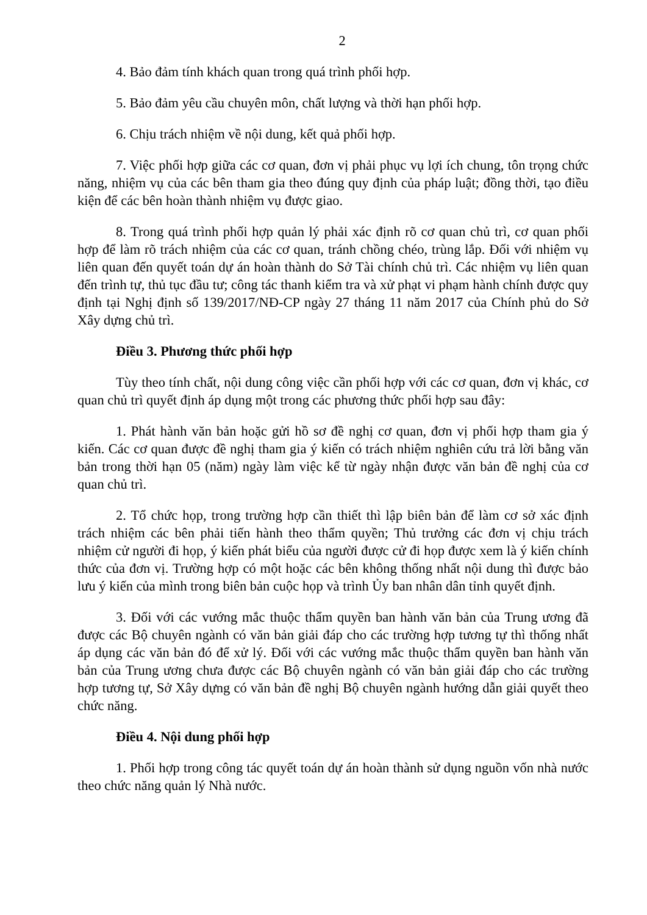2
4. Bảo đảm tính khách quan trong quá trình phối hợp.
5. Bảo đảm yêu cầu chuyên môn, chất lượng và thời hạn phối hợp.
6. Chịu trách nhiệm về nội dung, kết quả phối hợp.
7. Việc phối hợp giữa các cơ quan, đơn vị phải phục vụ lợi ích chung, tôn trọng chức năng, nhiệm vụ của các bên tham gia theo đúng quy định của pháp luật; đồng thời, tạo điều kiện để các bên hoàn thành nhiệm vụ được giao.
8. Trong quá trình phối hợp quản lý phải xác định rõ cơ quan chủ trì, cơ quan phối hợp để làm rõ trách nhiệm của các cơ quan, tránh chồng chéo, trùng lắp. Đối với nhiệm vụ liên quan đến quyết toán dự án hoàn thành do Sở Tài chính chủ trì. Các nhiệm vụ liên quan đến trình tự, thủ tục đầu tư; công tác thanh kiểm tra và xử phạt vi phạm hành chính được quy định tại Nghị định số 139/2017/NĐ-CP ngày 27 tháng 11 năm 2017 của Chính phủ do Sở Xây dựng chủ trì.
Điều 3. Phương thức phối hợp
Tùy theo tính chất, nội dung công việc cần phối hợp với các cơ quan, đơn vị khác, cơ quan chủ trì quyết định áp dụng một trong các phương thức phối hợp sau đây:
1. Phát hành văn bản hoặc gửi hồ sơ đề nghị cơ quan, đơn vị phối hợp tham gia ý kiến. Các cơ quan được đề nghị tham gia ý kiến có trách nhiệm nghiên cứu trả lời bằng văn bản trong thời hạn 05 (năm) ngày làm việc kể từ ngày nhận được văn bản đề nghị của cơ quan chủ trì.
2. Tổ chức họp, trong trường hợp cần thiết thì lập biên bản để làm cơ sở xác định trách nhiệm các bên phải tiến hành theo thẩm quyền; Thủ trưởng các đơn vị chịu trách nhiệm cử người đi họp, ý kiến phát biểu của người được cử đi họp được xem là ý kiến chính thức của đơn vị. Trường hợp có một hoặc các bên không thống nhất nội dung thì được bảo lưu ý kiến của mình trong biên bản cuộc họp và trình Ủy ban nhân dân tỉnh quyết định.
3. Đối với các vướng mắc thuộc thẩm quyền ban hành văn bản của Trung ương đã được các Bộ chuyên ngành có văn bản giải đáp cho các trường hợp tương tự thì thống nhất áp dụng các văn bản đó để xử lý. Đối với các vướng mắc thuộc thẩm quyền ban hành văn bản của Trung ương chưa được các Bộ chuyên ngành có văn bản giải đáp cho các trường hợp tương tự, Sở Xây dựng có văn bản đề nghị Bộ chuyên ngành hướng dẫn giải quyết theo chức năng.
Điều 4. Nội dung phối hợp
1. Phối hợp trong công tác quyết toán dự án hoàn thành sử dụng nguồn vốn nhà nước theo chức năng quản lý Nhà nước.